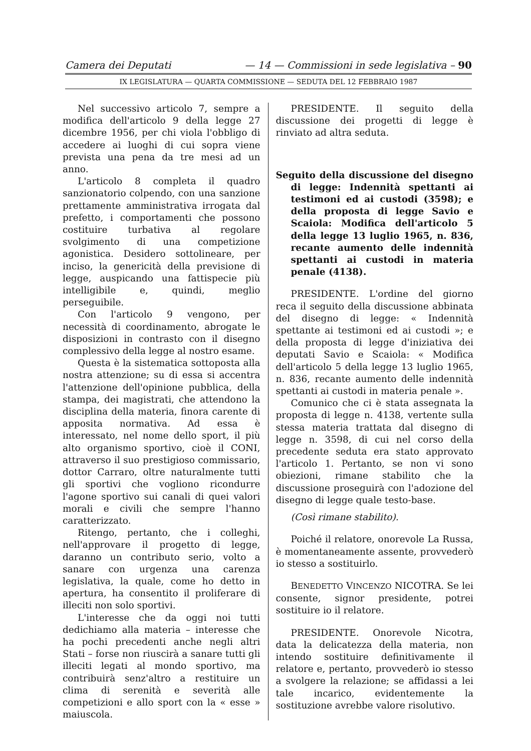Camera dei Deputati — 14 — Commissioni in sede legislativa – 90
IX LEGISLATURA — QUARTA COMMISSIONE — SEDUTA DEL 12 FEBBRAIO 1987
Nel successivo articolo 7, sempre a modifica dell'articolo 9 della legge 27 dicembre 1956, per chi viola l'obbligo di accedere ai luoghi di cui sopra viene prevista una pena da tre mesi ad un anno.
L'articolo 8 completa il quadro sanzionatorio colpendo, con una sanzione prettamente amministrativa irrogata dal prefetto, i comportamenti che possono costituire turbativa al regolare svolgimento di una competizione agonistica. Desidero sottolineare, per inciso, la genericità della previsione di legge, auspicando una fattispecie più intelligibile e, quindi, meglio perseguibile.
Con l'articolo 9 vengono, per necessità di coordinamento, abrogate le disposizioni in contrasto con il disegno complessivo della legge al nostro esame.
Questa è la sistematica sottoposta alla nostra attenzione; su di essa si accentra l'attenzione dell'opinione pubblica, della stampa, dei magistrati, che attendono la disciplina della materia, finora carente di apposita normativa. Ad essa è interessato, nel nome dello sport, il più alto organismo sportivo, cioè il CONI, attraverso il suo prestigioso commissario, dottor Carraro, oltre naturalmente tutti gli sportivi che vogliono ricondurre l'agone sportivo sui canali di quei valori morali e civili che sempre l'hanno caratterizzato.
Ritengo, pertanto, che i colleghi, nell'approvare il progetto di legge, daranno un contributo serio, volto a sanare con urgenza una carenza legislativa, la quale, come ho detto in apertura, ha consentito il proliferare di illeciti non solo sportivi.
L'interesse che da oggi noi tutti dedichiamo alla materia – interesse che ha pochi precedenti anche negli altri Stati – forse non riuscirà a sanare tutti gli illeciti legati al mondo sportivo, ma contribuirà senz'altro a restituire un clima di serenità e severità alle competizioni e allo sport con la « esse » maiuscola.
PRESIDENTE. Il seguito della discussione dei progetti di legge è rinviato ad altra seduta.
Seguito della discussione del disegno di legge: Indennità spettanti ai testimoni ed ai custodi (3598); e della proposta di legge Savio e Scaiola: Modifica dell'articolo 5 della legge 13 luglio 1965, n. 836, recante aumento delle indennità spettanti ai custodi in materia penale (4138).
PRESIDENTE. L'ordine del giorno reca il seguito della discussione abbinata del disegno di legge: « Indennità spettante ai testimoni ed ai custodi »; e della proposta di legge d'iniziativa dei deputati Savio e Scaiola: « Modifica dell'articolo 5 della legge 13 luglio 1965, n. 836, recante aumento delle indennità spettanti ai custodi in materia penale ».
Comunico che ci è stata assegnata la proposta di legge n. 4138, vertente sulla stessa materia trattata dal disegno di legge n. 3598, di cui nel corso della precedente seduta era stato approvato l'articolo 1. Pertanto, se non vi sono obiezioni, rimane stabilito che la discussione proseguirà con l'adozione del disegno di legge quale testo-base.
(Così rimane stabilito).
Poiché il relatore, onorevole La Russa, è momentaneamente assente, provvederò io stesso a sostituirlo.
BENEDETTO VINCENZO NICOTRA. Se lei consente, signor presidente, potrei sostituire io il relatore.
PRESIDENTE. Onorevole Nicotra, data la delicatezza della materia, non intendo sostituire definitivamente il relatore e, pertanto, provvederò io stesso a svolgere la relazione; se affidassi a lei tale incarico, evidentemente la sostituzione avrebbe valore risolutivo.